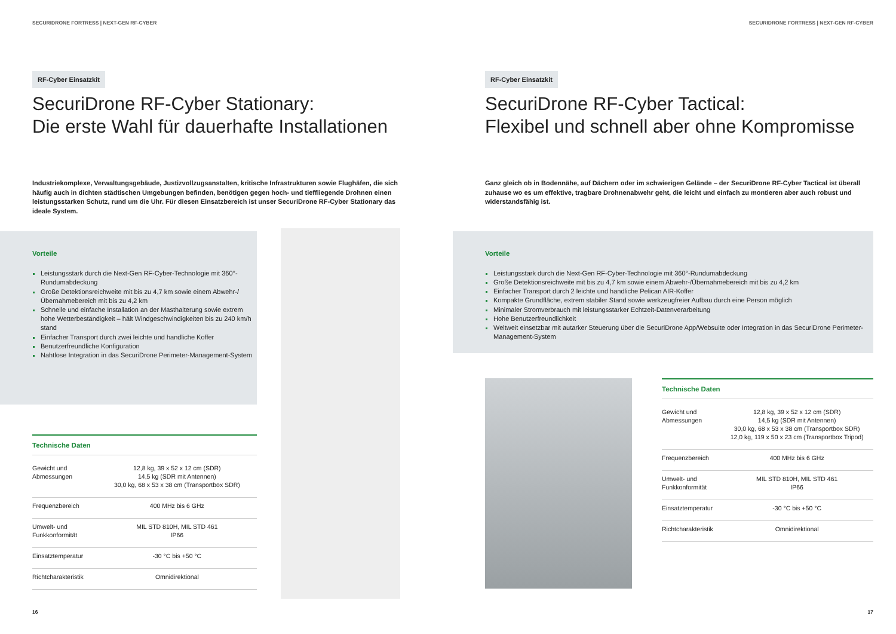SECURIDRONE FORTRESS | NEXT-GEN RF-CYBER
RF-Cyber Einsatzkit
SecuriDrone RF-Cyber Stationary:
Die erste Wahl für dauerhafte Installationen
Industriekomplexe, Verwaltungsgebäude, Justizvollzugsanstalten, kritische Infrastrukturen sowie Flughäfen, die sich häufig auch in dichten städtischen Umgebungen befinden, benötigen gegen hoch- und tieffliegende Drohnen einen leistungsstarken Schutz, rund um die Uhr. Für diesen Einsatzbereich ist unser SecuriDrone RF-Cyber Stationary das ideale System.
Vorteile
Leistungsstark durch die Next-Gen RF-Cyber-Technologie mit 360°-Rundumabdeckung
Große Detektionsreichweite mit bis zu 4,7 km sowie einem Abwehr-/Übernahmebereich mit bis zu 4,2 km
Schnelle und einfache Installation an der Masthalterung sowie extrem hohe Wetterbeständigkeit – hält Windgeschwindigkeiten bis zu 240 km/h stand
Einfacher Transport durch zwei leichte und handliche Koffer
Benutzerfreundliche Konfiguration
Nahtlose Integration in das SecuriDrone Perimeter-Management-System
Technische Daten
| Gewicht und Abmessungen | 12,8 kg, 39 x 52 x 12 cm (SDR) 14,5 kg (SDR mit Antennen) 30,0 kg, 68 x 53 x 38 cm (Transportbox SDR) |
| Frequenzbereich | 400 MHz bis 6 GHz |
| Umwelt- und Funkkonformität | MIL STD 810H, MIL STD 461 IP66 |
| Einsatztemperatur | -30 °C bis +50 °C |
| Richtcharakteristik | Omnidirektional |
16
SECURIDRONE FORTRESS | NEXT-GEN RF-CYBER
RF-Cyber Einsatzkit
SecuriDrone RF-Cyber Tactical:
Flexibel und schnell aber ohne Kompromisse
Ganz gleich ob in Bodennähe, auf Dächern oder im schwierigen Gelände – der SecuriDrone RF-Cyber Tactical ist überall zuhause wo es um effektive, tragbare Drohnenabwehr geht, die leicht und einfach zu montieren aber auch robust und widerstandsfähig ist.
Vorteile
Leistungsstark durch die Next-Gen RF-Cyber-Technologie mit 360°-Rundumabdeckung
Große Detektionsreichweite mit bis zu 4,7 km sowie einem Abwehr-/Übernahmebereich mit bis zu 4,2 km
Einfacher Transport durch 2 leichte und handliche Pelican AIR-Koffer
Kompakte Grundfläche, extrem stabiler Stand sowie werkzeugfreier Aufbau durch eine Person möglich
Minimaler Stromverbrauch mit leistungsstarker Echtzeit-Datenverarbeitung
Hohe Benutzerfreundlichkeit
Weltweit einsetzbar mit autarker Steuerung über die SecuriDrone App/Websuite oder Integration in das SecuriDrone Perimeter-Management-System
Technische Daten
| Gewicht und Abmessungen | 12,8 kg, 39 x 52 x 12 cm (SDR) 14,5 kg (SDR mit Antennen) 30,0 kg, 68 x 53 x 38 cm (Transportbox SDR) 12,0 kg, 119 x 50 x 23 cm (Transportbox Tripod) |
| Frequenzbereich | 400 MHz bis 6 GHz |
| Umwelt- und Funkkonformität | MIL STD 810H, MIL STD 461 IP66 |
| Einsatztemperatur | -30 °C bis +50 °C |
| Richtcharakteristik | Omnidirektional |
17